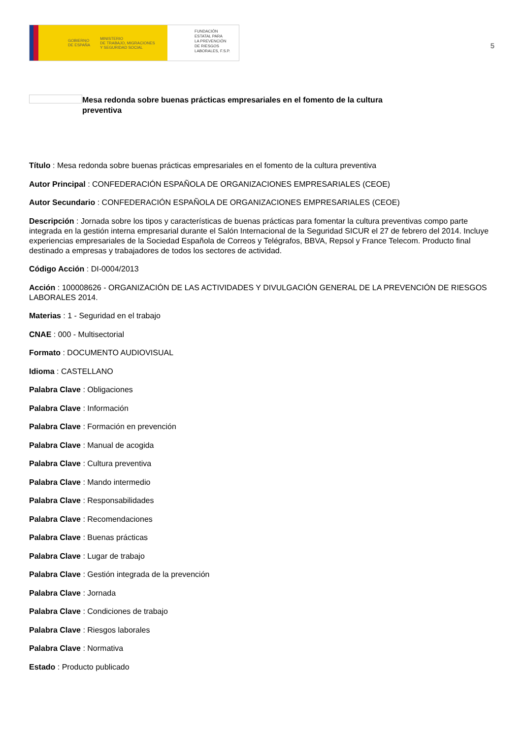GOBIERNO
DE ESPAÑA MINISTERIO
DE TRABAJO, MIGRACIONES
Y SEGURIDAD SOCIAL
FUNDACIÓN
ESTATAL PARA
LA PREVENCIÓN
DE RIESGOS
LABORALES, F.S.P.
5
Mesa redonda sobre buenas prácticas empresariales en el fomento de la cultura preventiva
Título : Mesa redonda sobre buenas prácticas empresariales en el fomento de la cultura preventiva
Autor Principal : CONFEDERACIÓN ESPAÑOLA DE ORGANIZACIONES EMPRESARIALES (CEOE)
Autor Secundario : CONFEDERACIÓN ESPAÑOLA DE ORGANIZACIONES EMPRESARIALES (CEOE)
Descripción : Jornada sobre los tipos y características de buenas prácticas para fomentar la cultura preventivas compo parte integrada en la gestión interna empresarial durante el Salón Internacional de la Seguridad SICUR el 27 de febrero del 2014. Incluye experiencias empresariales de la Sociedad Española de Correos y Telégrafos, BBVA, Repsol y France Telecom. Producto final destinado a empresas y trabajadores de todos los sectores de actividad.
Código Acción : DI-0004/2013
Acción : 100008626 - ORGANIZACIÓN DE LAS ACTIVIDADES Y DIVULGACIÓN GENERAL DE LA PREVENCIÓN DE RIESGOS LABORALES 2014.
Materias : 1 - Seguridad en el trabajo
CNAE : 000 - Multisectorial
Formato : DOCUMENTO AUDIOVISUAL
Idioma : CASTELLANO
Palabra Clave : Obligaciones
Palabra Clave : Información
Palabra Clave : Formación en prevención
Palabra Clave : Manual de acogida
Palabra Clave : Cultura preventiva
Palabra Clave : Mando intermedio
Palabra Clave : Responsabilidades
Palabra Clave : Recomendaciones
Palabra Clave : Buenas prácticas
Palabra Clave : Lugar de trabajo
Palabra Clave : Gestión integrada de la prevención
Palabra Clave : Jornada
Palabra Clave : Condiciones de trabajo
Palabra Clave : Riesgos laborales
Palabra Clave : Normativa
Estado : Producto publicado